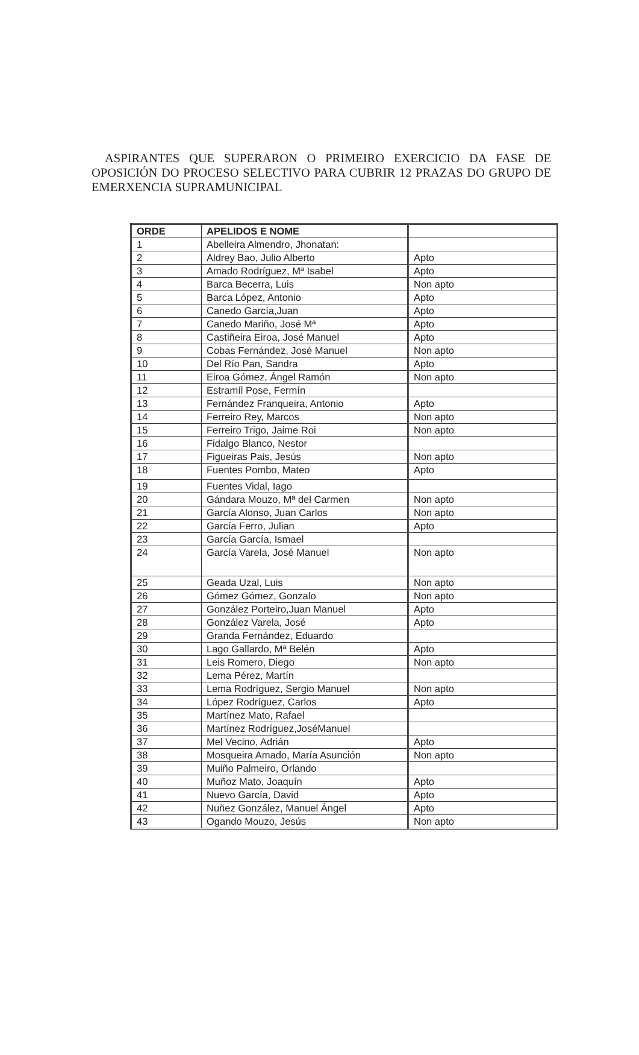ASPIRANTES QUE SUPERARON O PRIMEIRO EXERCICIO DA FASE DE OPOSICIÓN DO PROCESO SELECTIVO PARA CUBRIR 12 PRAZAS DO GRUPO DE EMERXENCIA SUPRAMUNICIPAL
| ORDE | APELIDOS E NOME | |
| --- | --- | --- |
| 1 | Abelleira Almendro, Jhonatan: | |
| 2 | Aldrey Bao, Julio Alberto | Apto |
| 3 | Amado Rodríguez, Mª Isabel | Apto |
| 4 | Barca Becerra, Luis | Non apto |
| 5 | Barca López, Antonio | Apto |
| 6 | Canedo García,Juan | Apto |
| 7 | Canedo Mariño, José Mª | Apto |
| 8 | Castiñeira Eiroa, José Manuel | Apto |
| 9 | Cobas Fernández, José Manuel | Non apto |
| 10 | Del Río Pan, Sandra | Apto |
| 11 | Eiroa Gómez, Ángel Ramón | Non apto |
| 12 | Estramíl Pose, Fermín | |
| 13 | Fernández Franqueira, Antonio | Apto |
| 14 | Ferreiro Rey, Marcos | Non apto |
| 15 | Ferreiro Trigo, Jaime Roi | Non apto |
| 16 | Fidalgo Blanco, Nestor | |
| 17 | Figueiras Pais, Jesús | Non apto |
| 18 | Fuentes Pombo, Mateo | Apto |
| 19 | Fuentes Vidal, Iago | |
| 20 | Gándara Mouzo, Mª del Carmen | Non apto |
| 21 | García Alonso, Juan Carlos | Non apto |
| 22 | García Ferro, Julian | Apto |
| 23 | García García, Ismael | |
| 24 | García Varela, José Manuel | Non apto |
| 25 | Geada Uzal, Luis | Non apto |
| 26 | Gómez Gómez, Gonzalo | Non apto |
| 27 | González Porteiro,Juan Manuel | Apto |
| 28 | González Varela, José | Apto |
| 29 | Granda Fernández, Eduardo | |
| 30 | Lago Gallardo, Mª Belén | Apto |
| 31 | Leis Romero, Diego | Non apto |
| 32 | Lema Pérez, Martín | |
| 33 | Lema Rodríguez, Sergio Manuel | Non apto |
| 34 | López Rodríguez, Carlos | Apto |
| 35 | Martínez Mato, Rafael | |
| 36 | Martínez Rodríguez,JoséManuel | |
| 37 | Mel Vecino, Adrián | Apto |
| 38 | Mosqueira Amado, María Asunción | Non apto |
| 39 | Muiño Palmeiro, Orlando | |
| 40 | Muñoz Mato, Joaquín | Apto |
| 41 | Nuevo García, David | Apto |
| 42 | Nuñez González, Manuel Ángel | Apto |
| 43 | Ogando Mouzo, Jesús | Non apto |